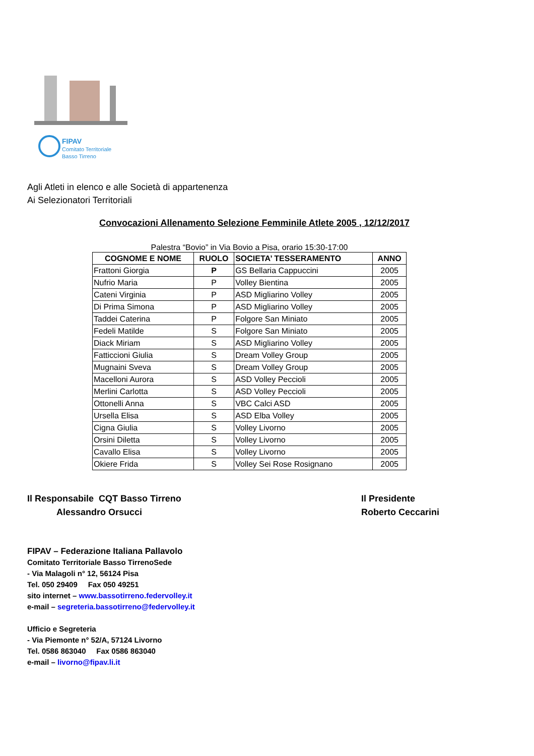FIPAV
Comitato Territoriale
Basso Tirreno
Agli Atleti in elenco e alle Società di appartenenza
Ai Selezionatori Territoriali
Convocazioni Allenamento Selezione Femminile Atlete 2005 , 12/12/2017
Palestra “Bovio” in Via Bovio a Pisa, orario 15:30-17:00
| COGNOME E NOME | RUOLO | SOCIETA’ TESSERAMENTO | ANNO |
| --- | --- | --- | --- |
| Frattoni Giorgia | P | GS Bellaria Cappuccini | 2005 |
| Nufrio Maria | P | Volley Bientina | 2005 |
| Cateni Virginia | P | ASD Migliarino Volley | 2005 |
| Di Prima Simona | P | ASD Migliarino Volley | 2005 |
| Taddei Caterina | P | Folgore San Miniato | 2005 |
| Fedeli Matilde | S | Folgore San Miniato | 2005 |
| Diack Miriam | S | ASD Migliarino Volley | 2005 |
| Fatticcioni Giulia | S | Dream Volley Group | 2005 |
| Mugnaini Sveva | S | Dream Volley Group | 2005 |
| Macelloni Aurora | S | ASD Volley Peccioli | 2005 |
| Merlini Carlotta | S | ASD Volley Peccioli | 2005 |
| Ottonelli Anna | S | VBC Calci ASD | 2005 |
| Ursella Elisa | S | ASD Elba Volley | 2005 |
| Cigna Giulia | S | Volley Livorno | 2005 |
| Orsini Diletta | S | Volley Livorno | 2005 |
| Cavallo Elisa | S | Volley Livorno | 2005 |
| Okiere Frida | S | Volley Sei Rose Rosignano | 2005 |
Il Responsabile CQT Basso Tirreno
Alessandro Orsucci
Il Presidente
Roberto Ceccarini
FIPAV – Federazione Italiana Pallavolo
Comitato Territoriale Basso TirrenoSede
- Via Malagoli n° 12, 56124 Pisa
Tel. 050 29409 Fax 050 49251
sito internet – www.bassotirreno.federvolley.it
e-mail – segreteria.bassotirreno@federvolley.it
Ufficio e Segreteria
- Via Piemonte n° 52/A, 57124 Livorno
Tel. 0586 863040 Fax 0586 863040
e-mail – livorno@fipav.li.it